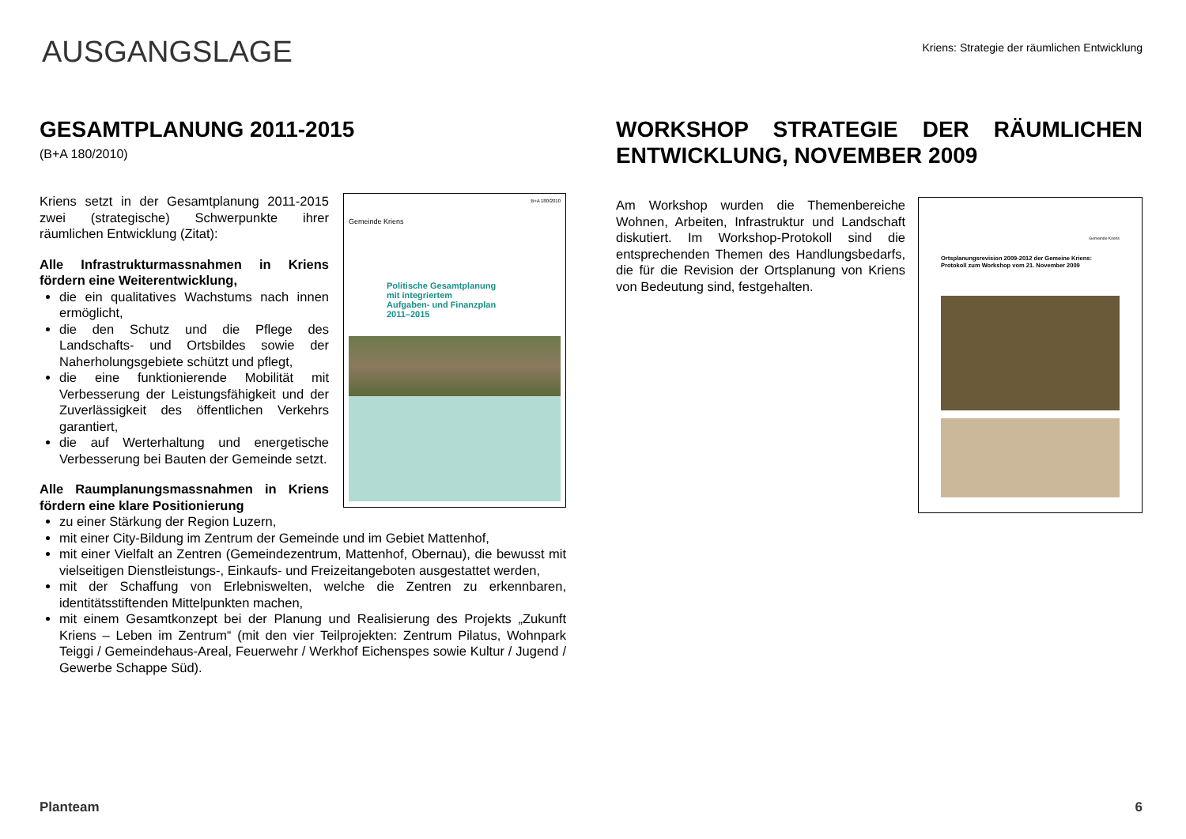AUSGANGSLAGE
Kriens: Strategie der räumlichen Entwicklung
GESAMTPLANUNG 2011-2015
(B+A 180/2010)
B+A 180/2010
Gemeinde Kriens
Politische Gesamtplanung
mit integriertem
Aufgaben- und Finanzplan
2011–2015
Kriens setzt in der Gesamtplanung 2011-2015 zwei (strategische) Schwerpunkte ihrer räumlichen Entwicklung (Zitat):
Alle Infrastrukturmassnahmen in Kriens fördern eine Weiterentwicklung,
die ein qualitatives Wachstums nach innen ermöglicht,
die den Schutz und die Pflege des Landschafts- und Ortsbildes sowie der Naherholungsgebiete schützt und pflegt,
die eine funktionierende Mobilität mit Verbesserung der Leistungsfähigkeit und der Zuverlässigkeit des öffentlichen Verkehrs garantiert,
die auf Werterhaltung und energetische Verbesserung bei Bauten der Gemeinde setzt.
Alle Raumplanungsmassnahmen in Kriens fördern eine klare Positionierung
zu einer Stärkung der Region Luzern,
mit einer City-Bildung im Zentrum der Gemeinde und im Gebiet Mattenhof,
mit einer Vielfalt an Zentren (Gemeindezentrum, Mattenhof, Obernau), die bewusst mit vielseitigen Dienstleistungs-, Einkaufs- und Freizeitangeboten ausgestattet werden,
mit der Schaffung von Erlebniswelten, welche die Zentren zu erkennbaren, identitätsstiftenden Mittelpunkten machen,
mit einem Gesamtkonzept bei der Planung und Realisierung des Projekts „Zukunft Kriens – Leben im Zentrum“ (mit den vier Teilprojekten: Zentrum Pilatus, Wohnpark Teiggi / Gemeindehaus-Areal, Feuerwehr / Werkhof Eichenspes sowie Kultur / Jugend / Gewerbe Schappe Süd).
WORKSHOP STRATEGIE DER RÄUMLICHEN ENTWICKLUNG, NOVEMBER 2009
Gemeinde Kriens
Ortsplanungsrevision 2009-2012 der Gemeine Kriens:
Protokoll zum Workshop vom 21. November 2009
Am Workshop wurden die Themenbereiche Wohnen, Arbeiten, Infrastruktur und Landschaft diskutiert. Im Workshop-Protokoll sind die entsprechenden Themen des Handlungsbedarfs, die für die Revision der Ortsplanung von Kriens von Bedeutung sind, festgehalten.
Planteam 6